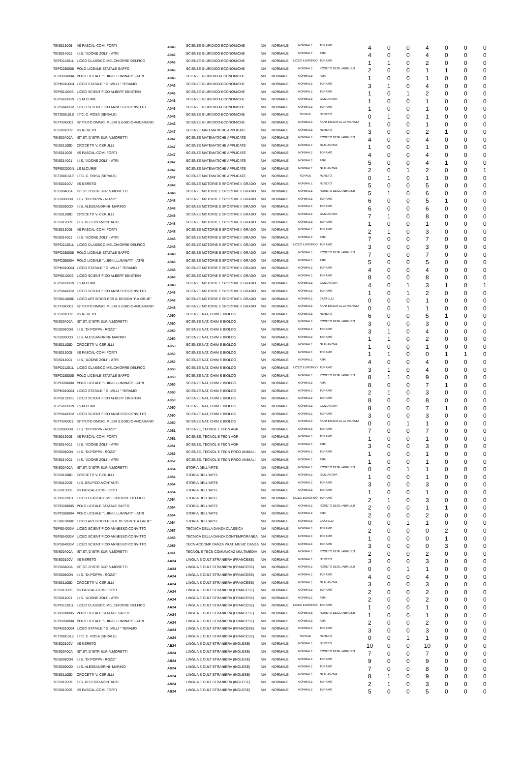| TEIS013005 | IIS PASCAL-COMI-FORTI | A046 | SCIENZE GIURIDICO-ECONOMICHE | NN | NORMALE | NORMALE | TERAMO | 4 | 0 | 0 | 4 | 0 | 0 | 0 |
| TEIS014001 | I.I.S. "ADONE ZOLI" - ATRI | A046 | SCIENZE GIURIDICO-ECONOMICHE | NN | NORMALE | NORMALE | ATRI | 4 | 0 | 0 | 4 | 0 | 0 | 0 |
| TEPC01201L | LICEO CLASSICO MELCHIORRE DELFICO | A046 | SCIENZE GIURIDICO-ECONOMICHE | NN | NORMALE | LICEO EUROPEO | TERAMO | 1 | 1 | 0 | 2 | 0 | 0 | 0 |
| TEPC030005 | POLO LICEALE STATALE SAFFO | A046 | SCIENZE GIURIDICO-ECONOMICHE | NN | NORMALE | NORMALE | ROSETO DEGLI ABRUZZI | 2 | 0 | 0 | 1 | 1 | 0 | 0 |
| TEPC05000A | POLO LICEALE "LUIGI ILLUMINATI" - ATRI | A046 | SCIENZE GIURIDICO-ECONOMICHE | NN | NORMALE | NORMALE | ATRI | 1 | 0 | 0 | 1 | 0 | 0 | 0 |
| TEPM010004 | LICEO STATALE " G. MILLI " TERAMO | A046 | SCIENZE GIURIDICO-ECONOMICHE | NN | NORMALE | NORMALE | TERAMO | 3 | 1 | 0 | 4 | 0 | 0 | 0 |
| TEPS010003 | LICEO SCIENTIFICO ALBERT EINSTEIN | A046 | SCIENZE GIURIDICO-ECONOMICHE | NN | NORMALE | NORMALE | TERAMO | 1 | 0 | 1 | 2 | 0 | 0 | 0 |
| TEPS02000N | LS M.CURIE | A046 | SCIENZE GIURIDICO-ECONOMICHE | NN | NORMALE | NORMALE | GIULIANOVA | 1 | 0 | 0 | 1 | 0 | 0 | 0 |
| TEPS04000V | LICEO SCIENTIFICO ANNESSO CONVITTO | A046 | SCIENZE GIURIDICO-ECONOMICHE | NN | NORMALE | NORMALE | TERAMO | 1 | 0 | 0 | 1 | 0 | 0 | 0 |
| TETD00151E | I.T.C. C. ROSA (SERALE) | A046 | SCIENZE GIURIDICO-ECONOMICHE | NN | NORMALE | SERALE | NERETO | 0 | 1 | 0 | 1 | 0 | 0 | 0 |
| TETF040001 | ISTITUTO OMNIC. P.LEVI S.EGIDIO ANCARANO | A046 | SCIENZE GIURIDICO-ECONOMICHE | NN | NORMALE | NORMALE | SANT'EGIDIO ALLA VIBRATA | 1 | 0 | 0 | 1 | 0 | 0 | 0 |
| TEIS00100V | IIS NERETO | A047 | SCIENZE MATEMATICHE APPLICATE | NN | NORMALE | NORMALE | NERETO | 3 | 0 | 0 | 2 | 1 | 0 | 0 |
| TEIS00400A | IST.ST. D'ISTR.SUP. V.MORETTI | A047 | SCIENZE MATEMATICHE APPLICATE | NN | NORMALE | NORMALE | ROSETO DEGLI ABRUZZI | 4 | 0 | 0 | 4 | 0 | 0 | 0 |
| TEIS01100D | CROCETTI V. CERULLI | A047 | SCIENZE MATEMATICHE APPLICATE | NN | NORMALE | NORMALE | GIULIANOVA | 1 | 0 | 0 | 1 | 0 | 0 | 0 |
| TEIS013005 | IIS PASCAL-COMI-FORTI | A047 | SCIENZE MATEMATICHE APPLICATE | NN | NORMALE | NORMALE | TERAMO | 4 | 0 | 0 | 4 | 0 | 0 | 0 |
| TEIS014001 | I.I.S. "ADONE ZOLI" - ATRI | A047 | SCIENZE MATEMATICHE APPLICATE | NN | NORMALE | NORMALE | ATRI | 5 | 0 | 0 | 4 | 1 | 0 | 0 |
| TEPS02000N | LS M.CURIE | A047 | SCIENZE MATEMATICHE APPLICATE | NN | NORMALE | NORMALE | GIULIANOVA | 2 | 0 | 1 | 2 | 0 | 0 | 1 |
| TETD00151E | I.T.C. C. ROSA (SERALE) | A047 | SCIENZE MATEMATICHE APPLICATE | NN | NORMALE | SERALE | NERETO | 0 | 1 | 0 | 1 | 0 | 0 | 0 |
| TEIS00100V | IIS NERETO | A048 | SCIENZE MOTORIE E SPORTIVE II GRADO | NN | NORMALE | NORMALE | NERETO | 5 | 0 | 0 | 5 | 0 | 0 | 0 |
| TEIS00400A | IST.ST. D'ISTR.SUP. V.MORETTI | A048 | SCIENZE MOTORIE E SPORTIVE II GRADO | NN | NORMALE | NORMALE | ROSETO DEGLI ABRUZZI | 5 | 1 | 0 | 6 | 0 | 0 | 0 |
| TEIS00800N | I.I.S. "DI POPPA - ROZZI" | A048 | SCIENZE MOTORIE E SPORTIVE II GRADO | NN | NORMALE | NORMALE | TERAMO | 6 | 0 | 0 | 5 | 1 | 0 | 0 |
| TEIS00900D | I.I.S. ALESSANDRINI- MARINO | A048 | SCIENZE MOTORIE E SPORTIVE II GRADO | NN | NORMALE | NORMALE | TERAMO | 6 | 0 | 0 | 6 | 0 | 0 | 0 |
| TEIS01100D | CROCETTI V. CERULLI | A048 | SCIENZE MOTORIE E SPORTIVE II GRADO | NN | NORMALE | NORMALE | GIULIANOVA | 7 | 1 | 0 | 8 | 0 | 0 | 0 |
| TEIS012009 | I.I.S. DELFICO-MONTAUTI | A048 | SCIENZE MOTORIE E SPORTIVE II GRADO | NN | NORMALE | NORMALE | TERAMO | 1 | 0 | 0 | 1 | 0 | 0 | 0 |
| TEIS013005 | IIS PASCAL-COMI-FORTI | A048 | SCIENZE MOTORIE E SPORTIVE II GRADO | NN | NORMALE | NORMALE | TERAMO | 2 | 1 | 0 | 3 | 0 | 0 | 0 |
| TEIS014001 | I.I.S. "ADONE ZOLI" - ATRI | A048 | SCIENZE MOTORIE E SPORTIVE II GRADO | NN | NORMALE | NORMALE | ATRI | 7 | 0 | 0 | 7 | 0 | 0 | 0 |
| TEPC01201L | LICEO CLASSICO MELCHIORRE DELFICO | A048 | SCIENZE MOTORIE E SPORTIVE II GRADO | NN | NORMALE | LICEO EUROPEO | TERAMO | 3 | 0 | 0 | 3 | 0 | 0 | 0 |
| TEPC030005 | POLO LICEALE STATALE SAFFO | A048 | SCIENZE MOTORIE E SPORTIVE II GRADO | NN | NORMALE | NORMALE | ROSETO DEGLI ABRUZZI | 7 | 0 | 0 | 7 | 0 | 0 | 0 |
| TEPC05000A | POLO LICEALE "LUIGI ILLUMINATI" - ATRI | A048 | SCIENZE MOTORIE E SPORTIVE II GRADO | NN | NORMALE | NORMALE | ATRI | 5 | 0 | 0 | 5 | 0 | 0 | 0 |
| TEPM010004 | LICEO STATALE " G. MILLI " TERAMO | A048 | SCIENZE MOTORIE E SPORTIVE II GRADO | NN | NORMALE | NORMALE | TERAMO | 4 | 0 | 0 | 4 | 0 | 0 | 0 |
| TEPS010003 | LICEO SCIENTIFICO ALBERT EINSTEIN | A048 | SCIENZE MOTORIE E SPORTIVE II GRADO | NN | NORMALE | NORMALE | TERAMO | 8 | 0 | 0 | 8 | 0 | 0 | 0 |
| TEPS02000N | LS M.CURIE | A048 | SCIENZE MOTORIE E SPORTIVE II GRADO | NN | NORMALE | NORMALE | GIULIANOVA | 4 | 0 | 1 | 3 | 1 | 0 | 1 |
| TEPS04000V | LICEO SCIENTIFICO ANNESSO CONVITTO | A048 | SCIENZE MOTORIE E SPORTIVE II GRADO | NN | NORMALE | NORMALE | TERAMO | 1 | 0 | 1 | 2 | 0 | 0 | 0 |
| TESD01000D | LICEO ARTISTICO PER IL DESIGN "F.A.GRUE" | A048 | SCIENZE MOTORIE E SPORTIVE II GRADO | NN | NORMALE | NORMALE | CASTELLI | 0 | 0 | 0 | 1 | 0 | 0 | 0 |
| TETF040001 | ISTITUTO OMNIC. P.LEVI S.EGIDIO ANCARANO | A048 | SCIENZE MOTORIE E SPORTIVE II GRADO | NN | NORMALE | NORMALE | SANT'EGIDIO ALLA VIBRATA | 0 | 0 | 1 | 1 | 0 | 0 | 0 |
| TEIS00100V | IIS NERETO | A050 | SCIENZE NAT, CHIM E BIOLOG | NN | NORMALE | NORMALE | NERETO | 6 | 0 | 0 | 5 | 1 | 0 | 0 |
| TEIS00400A | IST.ST. D'ISTR.SUP. V.MORETTI | A050 | SCIENZE NAT, CHIM E BIOLOG | NN | NORMALE | NORMALE | ROSETO DEGLI ABRUZZI | 3 | 0 | 0 | 3 | 0 | 0 | 0 |
| TEIS00800N | I.I.S. "DI POPPA - ROZZI" | A050 | SCIENZE NAT, CHIM E BIOLOG | NN | NORMALE | NORMALE | TERAMO | 3 | 1 | 0 | 4 | 0 | 0 | 0 |
| TEIS00900D | I.I.S. ALESSANDRINI- MARINO | A050 | SCIENZE NAT, CHIM E BIOLOG | NN | NORMALE | NORMALE | TERAMO | 1 | 1 | 0 | 2 | 0 | 0 | 0 |
| TEIS01100D | CROCETTI V. CERULLI | A050 | SCIENZE NAT, CHIM E BIOLOG | NN | NORMALE | NORMALE | GIULIANOVA | 1 | 0 | 0 | 1 | 0 | 0 | 0 |
| TEIS013005 | IIS PASCAL-COMI-FORTI | A050 | SCIENZE NAT, CHIM E BIOLOG | NN | NORMALE | NORMALE | TERAMO | 1 | 1 | 0 | 0 | 1 | 1 | 0 |
| TEIS014001 | I.I.S. "ADONE ZOLI" - ATRI | A050 | SCIENZE NAT, CHIM E BIOLOG | NN | NORMALE | NORMALE | ATRI | 4 | 0 | 0 | 4 | 0 | 0 | 0 |
| TEPC01201L | LICEO CLASSICO MELCHIORRE DELFICO | A050 | SCIENZE NAT, CHIM E BIOLOG | NN | NORMALE | LICEO EUROPEO | TERAMO | 3 | 1 | 0 | 4 | 0 | 0 | 0 |
| TEPC030005 | POLO LICEALE STATALE SAFFO | A050 | SCIENZE NAT, CHIM E BIOLOG | NN | NORMALE | NORMALE | ROSETO DEGLI ABRUZZI | 8 | 1 | 0 | 9 | 0 | 0 | 0 |
| TEPC05000A | POLO LICEALE "LUIGI ILLUMINATI" - ATRI | A050 | SCIENZE NAT, CHIM E BIOLOG | NN | NORMALE | NORMALE | ATRI | 8 | 0 | 0 | 7 | 1 | 0 | 0 |
| TEPM010004 | LICEO STATALE " G. MILLI " TERAMO | A050 | SCIENZE NAT, CHIM E BIOLOG | NN | NORMALE | NORMALE | TERAMO | 2 | 1 | 0 | 3 | 0 | 0 | 0 |
| TEPS010003 | LICEO SCIENTIFICO ALBERT EINSTEIN | A050 | SCIENZE NAT, CHIM E BIOLOG | NN | NORMALE | NORMALE | TERAMO | 8 | 0 | 0 | 8 | 0 | 0 | 0 |
| TEPS02000N | LS M.CURIE | A050 | SCIENZE NAT, CHIM E BIOLOG | NN | NORMALE | NORMALE | GIULIANOVA | 8 | 0 | 0 | 7 | 1 | 0 | 0 |
| TEPS04000V | LICEO SCIENTIFICO ANNESSO CONVITTO | A050 | SCIENZE NAT, CHIM E BIOLOG | NN | NORMALE | NORMALE | TERAMO | 3 | 0 | 0 | 3 | 0 | 0 | 0 |
| TETF040001 | ISTITUTO OMNIC. P.LEVI S.EGIDIO ANCARANO | A050 | SCIENZE NAT, CHIM E BIOLOG | NN | NORMALE | NORMALE | SANT'EGIDIO ALLA VIBRATA | 0 | 0 | 1 | 1 | 0 | 0 | 0 |
| TEIS00800N | I.I.S. "DI POPPA - ROZZI" | A051 | SCIENZE, TECNOL E TECN AGR | NN | NORMALE | NORMALE | TERAMO | 7 | 0 | 0 | 7 | 0 | 0 | 0 |
| TEIS013005 | IIS PASCAL-COMI-FORTI | A051 | SCIENZE, TECNOL E TECN AGR | NN | NORMALE | NORMALE | TERAMO | 1 | 0 | 0 | 1 | 0 | 0 | 0 |
| TEIS014001 | I.I.S. "ADONE ZOLI" - ATRI | A051 | SCIENZE, TECNOL E TECN AGR | NN | NORMALE | NORMALE | ATRI | 3 | 0 | 0 | 3 | 0 | 0 | 0 |
| TEIS00800N | I.I.S. "DI POPPA - ROZZI" | A052 | SCIENZE, TECNOL E TECN PROD ANIMALI | NN | NORMALE | NORMALE | TERAMO | 1 | 0 | 0 | 1 | 0 | 0 | 0 |
| TEIS014001 | I.I.S. "ADONE ZOLI" - ATRI | A052 | SCIENZE, TECNOL E TECN PROD ANIMALI | NN | NORMALE | NORMALE | ATRI | 1 | 0 | 0 | 1 | 0 | 0 | 0 |
| TEIS00400A | IST.ST. D'ISTR.SUP. V.MORETTI | A054 | STORIA DELL'ARTE | NN | NORMALE | NORMALE | ROSETO DEGLI ABRUZZI | 0 | 0 | 1 | 1 | 0 | 0 | 0 |
| TEIS01100D | CROCETTI V. CERULLI | A054 | STORIA DELL'ARTE | NN | NORMALE | NORMALE | GIULIANOVA | 1 | 0 | 0 | 1 | 0 | 0 | 0 |
| TEIS012009 | I.I.S. DELFICO-MONTAUTI | A054 | STORIA DELL'ARTE | NN | NORMALE | NORMALE | TERAMO | 3 | 0 | 0 | 3 | 0 | 0 | 0 |
| TEIS013005 | IIS PASCAL-COMI-FORTI | A054 | STORIA DELL'ARTE | NN | NORMALE | NORMALE | TERAMO | 1 | 0 | 0 | 1 | 0 | 0 | 0 |
| TEPC01201L | LICEO CLASSICO MELCHIORRE DELFICO | A054 | STORIA DELL'ARTE | NN | NORMALE | LICEO EUROPEO | TERAMO | 2 | 1 | 0 | 3 | 0 | 0 | 0 |
| TEPC030005 | POLO LICEALE STATALE SAFFO | A054 | STORIA DELL'ARTE | NN | NORMALE | NORMALE | ROSETO DEGLI ABRUZZI | 2 | 0 | 0 | 1 | 1 | 0 | 0 |
| TEPC05000A | POLO LICEALE "LUIGI ILLUMINATI" - ATRI | A054 | STORIA DELL'ARTE | NN | NORMALE | NORMALE | ATRI | 2 | 0 | 0 | 2 | 0 | 0 | 0 |
| TESD01000D | LICEO ARTISTICO PER IL DESIGN "F.A.GRUE" | A054 | STORIA DELL'ARTE | NN | NORMALE | NORMALE | CASTELLI | 0 | 0 | 1 | 1 | 0 | 0 | 0 |
| TEPS04000V | LICEO SCIENTIFICO ANNESSO CONVITTO | A057 | TECNICA DELLA DANZA CLASSICA | NN | NORMALE | NORMALE | TERAMO | 2 | 0 | 0 | 0 | 2 | 0 | 0 |
| TEPS04000V | LICEO SCIENTIFICO ANNESSO CONVITTO | A058 | TECNICA DELLA DANZA CONTEMPORANEA | NN | NORMALE | NORMALE | TERAMO | 1 | 0 | 0 | 0 | 1 | 0 | 0 |
| TEPS04000V | LICEO SCIENTIFICO ANNESSO CONVITTO | A059 | TECN ACCOMP DANZA PRAT. MUSIC DANZA | NN | NORMALE | NORMALE | TERAMO | 3 | 0 | 0 | 0 | 3 | 0 | 0 |
| TEIS00400A | IST.ST. D'ISTR.SUP. V.MORETTI | A061 | TECNOL E TECN COMUNICAZ MULTIMEDIA | NN | NORMALE | NORMALE | ROSETO DEGLI ABRUZZI | 2 | 0 | 0 | 2 | 0 | 0 | 0 |
| TEIS00100V | IIS NERETO | AA24 | LINGUA E CULT STRANIERA (FRANCESE) | NN | NORMALE | NORMALE | NERETO | 3 | 0 | 0 | 3 | 0 | 0 | 0 |
| TEIS00400A | IST.ST. D'ISTR.SUP. V.MORETTI | AA24 | LINGUA E CULT STRANIERA (FRANCESE) | NN | NORMALE | NORMALE | ROSETO DEGLI ABRUZZI | 0 | 0 | 1 | 1 | 0 | 0 | 0 |
| TEIS00800N | I.I.S. "DI POPPA - ROZZI" | AA24 | LINGUA E CULT STRANIERA (FRANCESE) | NN | NORMALE | NORMALE | TERAMO | 4 | 0 | 0 | 4 | 0 | 0 | 0 |
| TEIS01100D | CROCETTI V. CERULLI | AA24 | LINGUA E CULT STRANIERA (FRANCESE) | NN | NORMALE | NORMALE | GIULIANOVA | 3 | 0 | 0 | 3 | 0 | 0 | 0 |
| TEIS013005 | IIS PASCAL-COMI-FORTI | AA24 | LINGUA E CULT STRANIERA (FRANCESE) | NN | NORMALE | NORMALE | TERAMO | 2 | 0 | 0 | 2 | 0 | 0 | 0 |
| TEIS014001 | I.I.S. "ADONE ZOLI" - ATRI | AA24 | LINGUA E CULT STRANIERA (FRANCESE) | NN | NORMALE | NORMALE | ATRI | 2 | 0 | 0 | 2 | 0 | 0 | 0 |
| TEPC01201L | LICEO CLASSICO MELCHIORRE DELFICO | AA24 | LINGUA E CULT STRANIERA (FRANCESE) | NN | NORMALE | LICEO EUROPEO | TERAMO | 1 | 0 | 0 | 1 | 0 | 0 | 0 |
| TEPC030005 | POLO LICEALE STATALE SAFFO | AA24 | LINGUA E CULT STRANIERA (FRANCESE) | NN | NORMALE | NORMALE | ROSETO DEGLI ABRUZZI | 1 | 0 | 0 | 1 | 0 | 0 | 0 |
| TEPC05000A | POLO LICEALE "LUIGI ILLUMINATI" - ATRI | AA24 | LINGUA E CULT STRANIERA (FRANCESE) | NN | NORMALE | NORMALE | ATRI | 2 | 0 | 0 | 2 | 0 | 0 | 0 |
| TEPM010004 | LICEO STATALE " G. MILLI " TERAMO | AA24 | LINGUA E CULT STRANIERA (FRANCESE) | NN | NORMALE | NORMALE | TERAMO | 3 | 0 | 0 | 3 | 0 | 0 | 0 |
| TETD00151E | I.T.C. C. ROSA (SERALE) | AA24 | LINGUA E CULT STRANIERA (FRANCESE) | NN | NORMALE | SERALE | NERETO | 0 | 0 | 1 | 1 | 0 | 0 | 0 |
| TEIS00100V | IIS NERETO | AB24 | LINGUA E CULT STRANIERA (INGLESE) | NN | NORMALE | NORMALE | NERETO | 10 | 0 | 0 | 10 | 0 | 0 | 0 |
| TEIS00400A | IST.ST. D'ISTR.SUP. V.MORETTI | AB24 | LINGUA E CULT STRANIERA (INGLESE) | NN | NORMALE | NORMALE | ROSETO DEGLI ABRUZZI | 7 | 0 | 0 | 7 | 0 | 0 | 0 |
| TEIS00800N | I.I.S. "DI POPPA - ROZZI" | AB24 | LINGUA E CULT STRANIERA (INGLESE) | NN | NORMALE | NORMALE | TERAMO | 9 | 0 | 0 | 9 | 0 | 0 | 0 |
| TEIS00900D | I.I.S. ALESSANDRINI- MARINO | AB24 | LINGUA E CULT STRANIERA (INGLESE) | NN | NORMALE | NORMALE | TERAMO | 7 | 0 | 0 | 8 | 0 | 0 | 0 |
| TEIS01100D | CROCETTI V. CERULLI | AB24 | LINGUA E CULT STRANIERA (INGLESE) | NN | NORMALE | NORMALE | GIULIANOVA | 8 | 1 | 0 | 9 | 0 | 0 | 0 |
| TEIS012009 | I.I.S. DELFICO-MONTAUTI | AB24 | LINGUA E CULT STRANIERA (INGLESE) | NN | NORMALE | NORMALE | TERAMO | 2 | 1 | 0 | 3 | 0 | 0 | 0 |
| TEIS013005 | IIS PASCAL-COMI-FORTI | AB24 | LINGUA E CULT STRANIERA (INGLESE) | NN | NORMALE | NORMALE | TERAMO | 5 | 0 | 0 | 5 | 0 | 0 | 0 |